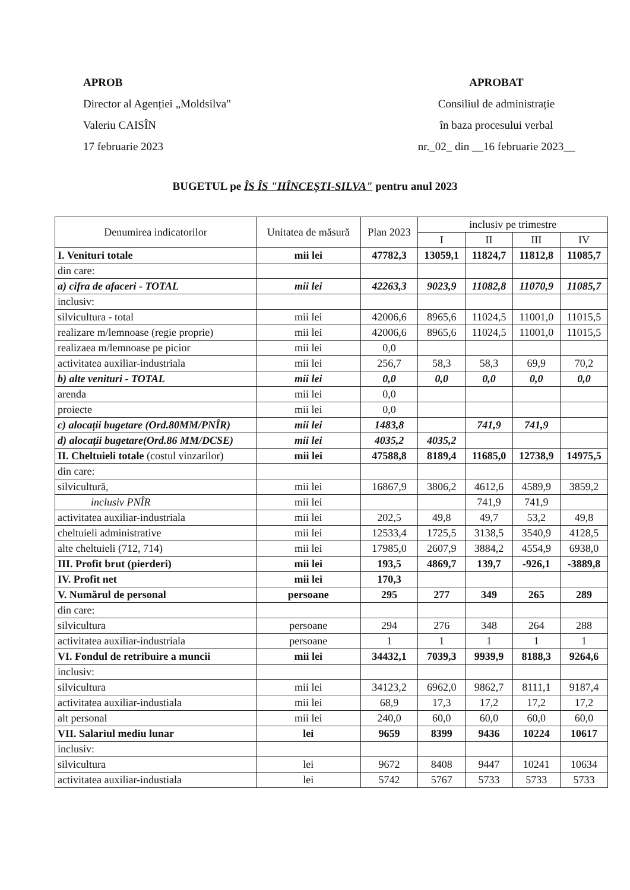APROB
Director al Agenției „Moldsilva"
Valeriu CAISÎN
17 februarie 2023
APROBAT
Consiliul de administrație
în baza procesului verbal
nr._02_ din __16 februarie 2023__
BUGETUL pe ÎS ÎS "HÎNCEȘTI-SILVA" pentru anul 2023
| Denumirea indicatorilor | Unitatea de măsură | Plan 2023 | inclusiv pe trimestre | | | |
| --- | --- | --- | --- | --- | --- | --- |
| | | | I | II | III | IV |
| I. Venituri totale | mii lei | 47782,3 | 13059,1 | 11824,7 | 11812,8 | 11085,7 |
| din care: | | | | | | |
| a) cifra de afaceri - TOTAL | mii lei | 42263,3 | 9023,9 | 11082,8 | 11070,9 | 11085,7 |
| inclusiv: | | | | | | |
| silvicultura - total | mii lei | 42006,6 | 8965,6 | 11024,5 | 11001,0 | 11015,5 |
| realizare m/lemnoase (regie proprie) | mii lei | 42006,6 | 8965,6 | 11024,5 | 11001,0 | 11015,5 |
| realizaea m/lemnoase pe picior | mii lei | 0,0 | | | | |
| activitatea auxiliar-industriala | mii lei | 256,7 | 58,3 | 58,3 | 69,9 | 70,2 |
| b) alte venituri - TOTAL | mii lei | 0,0 | 0,0 | 0,0 | 0,0 | 0,0 |
| arenda | mii lei | 0,0 | | | | |
| proiecte | mii lei | 0,0 | | | | |
| c) alocații bugetare (Ord.80MM/PNÎR) | mii lei | 1483,8 | | 741,9 | 741,9 | |
| d) alocații bugetare(Ord.86 MM/DCSE) | mii lei | 4035,2 | 4035,2 | | | |
| II. Cheltuieli totale (costul vinzarilor) | mii lei | 47588,8 | 8189,4 | 11685,0 | 12738,9 | 14975,5 |
| din care: | | | | | | |
| silvicultură, | mii lei | 16867,9 | 3806,2 | 4612,6 | 4589,9 | 3859,2 |
| inclusiv PNÎR | mii lei | | | 741,9 | 741,9 | |
| activitatea auxiliar-industriala | mii lei | 202,5 | 49,8 | 49,7 | 53,2 | 49,8 |
| cheltuieli administrative | mii lei | 12533,4 | 1725,5 | 3138,5 | 3540,9 | 4128,5 |
| alte cheltuieli (712, 714) | mii lei | 17985,0 | 2607,9 | 3884,2 | 4554,9 | 6938,0 |
| III. Profit brut (pierderi) | mii lei | 193,5 | 4869,7 | 139,7 | -926,1 | -3889,8 |
| IV. Profit net | mii lei | 170,3 | | | | |
| V. Numărul de personal | persoane | 295 | 277 | 349 | 265 | 289 |
| din care: | | | | | | |
| silvicultura | persoane | 294 | 276 | 348 | 264 | 288 |
| activitatea auxiliar-industriala | persoane | 1 | 1 | 1 | 1 | 1 |
| VI. Fondul de retribuire a muncii | mii lei | 34432,1 | 7039,3 | 9939,9 | 8188,3 | 9264,6 |
| inclusiv: | | | | | | |
| silvicultura | mii lei | 34123,2 | 6962,0 | 9862,7 | 8111,1 | 9187,4 |
| activitatea auxiliar-industiala | mii lei | 68,9 | 17,3 | 17,2 | 17,2 | 17,2 |
| alt personal | mii lei | 240,0 | 60,0 | 60,0 | 60,0 | 60,0 |
| VII. Salariul mediu lunar | lei | 9659 | 8399 | 9436 | 10224 | 10617 |
| inclusiv: | | | | | | |
| silvicultura | lei | 9672 | 8408 | 9447 | 10241 | 10634 |
| activitatea auxiliar-industiala | lei | 5742 | 5767 | 5733 | 5733 | 5733 |